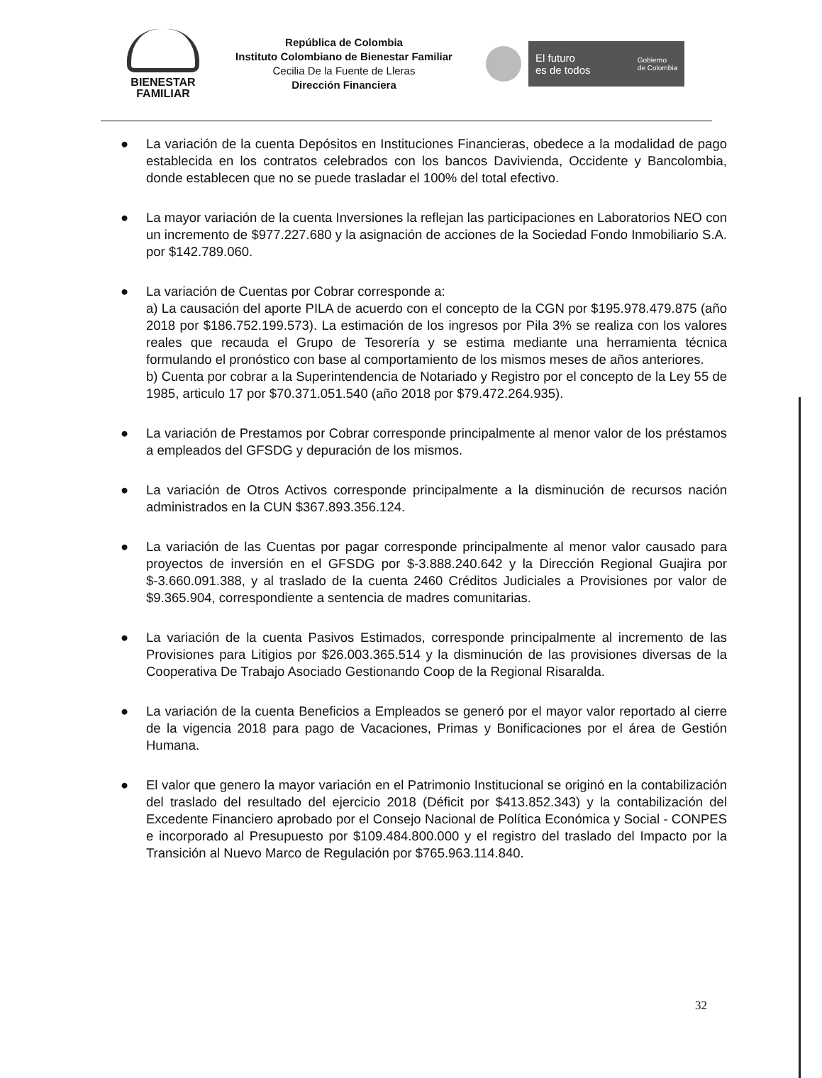BIENESTAR
FAMILIAR
República de Colombia
Instituto Colombiano de Bienestar Familiar
Cecilia De la Fuente de Lleras
Dirección Financiera
El futuro
es de todos Gobierno
de Colombia
● La variación de la cuenta Depósitos en Instituciones Financieras, obedece a la modalidad de pago establecida en los contratos celebrados con los bancos Davivienda, Occidente y Bancolombia, donde establecen que no se puede trasladar el 100% del total efectivo.
● La mayor variación de la cuenta Inversiones la reflejan las participaciones en Laboratorios NEO con un incremento de $977.227.680 y la asignación de acciones de la Sociedad Fondo Inmobiliario S.A. por $142.789.060.
● La variación de Cuentas por Cobrar corresponde a:
a) La causación del aporte PILA de acuerdo con el concepto de la CGN por $195.978.479.875 (año 2018 por $186.752.199.573). La estimación de los ingresos por Pila 3% se realiza con los valores reales que recauda el Grupo de Tesorería y se estima mediante una herramienta técnica formulando el pronóstico con base al comportamiento de los mismos meses de años anteriores.
b) Cuenta por cobrar a la Superintendencia de Notariado y Registro por el concepto de la Ley 55 de 1985, articulo 17 por $70.371.051.540 (año 2018 por $79.472.264.935).
● La variación de Prestamos por Cobrar corresponde principalmente al menor valor de los préstamos a empleados del GFSDG y depuración de los mismos.
● La variación de Otros Activos corresponde principalmente a la disminución de recursos nación administrados en la CUN $367.893.356.124.
● La variación de las Cuentas por pagar corresponde principalmente al menor valor causado para proyectos de inversión en el GFSDG por $-3.888.240.642 y la Dirección Regional Guajira por $-3.660.091.388, y al traslado de la cuenta 2460 Créditos Judiciales a Provisiones por valor de $9.365.904, correspondiente a sentencia de madres comunitarias.
● La variación de la cuenta Pasivos Estimados, corresponde principalmente al incremento de las Provisiones para Litigios por $26.003.365.514 y la disminución de las provisiones diversas de la Cooperativa De Trabajo Asociado Gestionando Coop de la Regional Risaralda.
● La variación de la cuenta Beneficios a Empleados se generó por el mayor valor reportado al cierre de la vigencia 2018 para pago de Vacaciones, Primas y Bonificaciones por el área de Gestión Humana.
● El valor que genero la mayor variación en el Patrimonio Institucional se originó en la contabilización del traslado del resultado del ejercicio 2018 (Déficit por $413.852.343) y la contabilización del Excedente Financiero aprobado por el Consejo Nacional de Política Económica y Social - CONPES e incorporado al Presupuesto por $109.484.800.000 y el registro del traslado del Impacto por la Transición al Nuevo Marco de Regulación por $765.963.114.840.
32